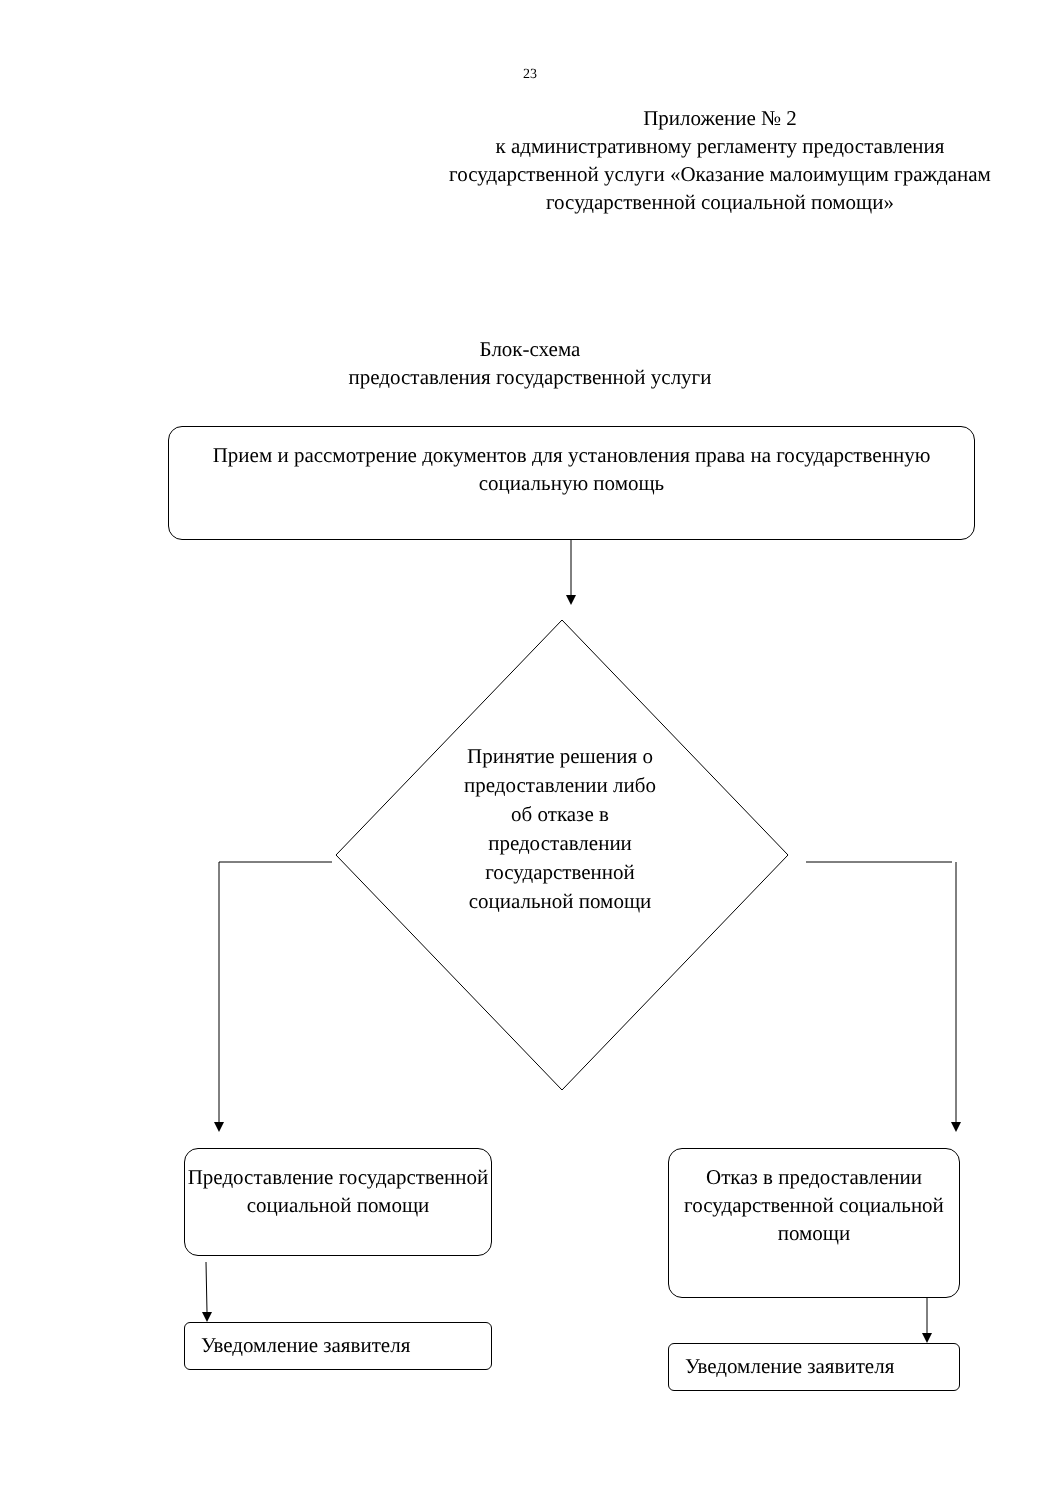23
Приложение № 2
к административному регламенту предоставления государственной услуги «Оказание малоимущим гражданам государственной социальной помощи»
Блок-схема
предоставления государственной услуги
Прием и рассмотрение документов для установления права на государственную социальную помощь
Принятие решения о предоставлении либо об отказе в предоставлении государственной социальной помощи
Предоставление государственной социальной помощи
Отказ в предоставлении государственной социальной помощи
Уведомление заявителя
Уведомление заявителя